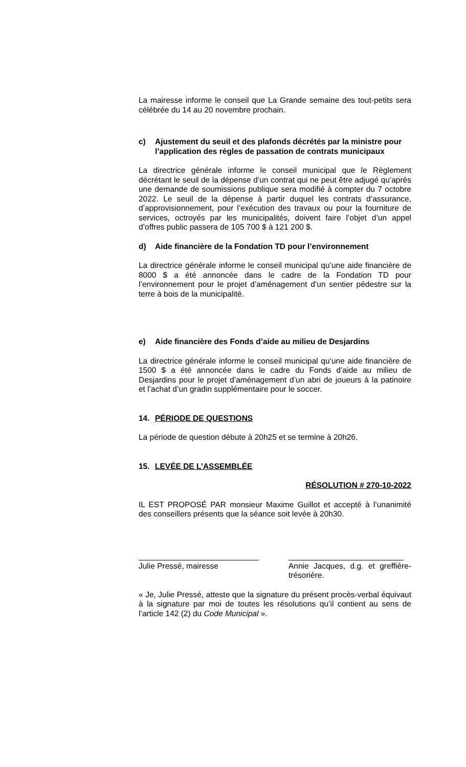La mairesse informe le conseil que La Grande semaine des tout-petits sera célébrée du 14 au 20 novembre prochain.
c) Ajustement du seuil et des plafonds décrétés par la ministre pour l’application des règles de passation de contrats municipaux
La directrice générale informe le conseil municipal que le Règlement décrétant le seuil de la dépense d’un contrat qui ne peut être adjugé qu’après une demande de soumissions publique sera modifié à compter du 7 octobre 2022. Le seuil de la dépense à partir duquel les contrats d’assurance, d’approvisionnement, pour l’exécution des travaux ou pour la fourniture de services, octroyés par les municipalités, doivent faire l’objet d’un appel d’offres public passera de 105 700 $ à 121 200 $.
d) Aide financière de la Fondation TD pour l’environnement
La directrice générale informe le conseil municipal qu’une aide financière de 8000 $ a été annoncée dans le cadre de la Fondation TD pour l’environnement pour le projet d’aménagement d’un sentier pédestre sur la terre à bois de la municipalité.
e) Aide financière des Fonds d’aide au milieu de Desjardins
La directrice générale informe le conseil municipal qu’une aide financière de 1500 $ a été annoncée dans le cadre du Fonds d’aide au milieu de Desjardins pour le projet d’aménagement d’un abri de joueurs à la patinoire et l’achat d’un gradin supplémentaire pour le soccer.
14. PÉRIODE DE QUESTIONS
La période de question débute à 20h25 et se termine à 20h26.
15. LEVÉE DE L’ASSEMBLÉE
RÉSOLUTION # 270-10-2022
IL EST PROPOSÉ PAR monsieur Maxime Guillot et accepté à l’unanimité des conseillers présents que la séance soit levée à 20h30.
Julie Pressé, mairesse Annie Jacques, d.g. et greffière-trésorière.
« Je, Julie Pressé, atteste que la signature du présent procès-verbal équivaut à la signature par moi de toutes les résolutions qu’il contient au sens de l’article 142 (2) du Code Municipal ».